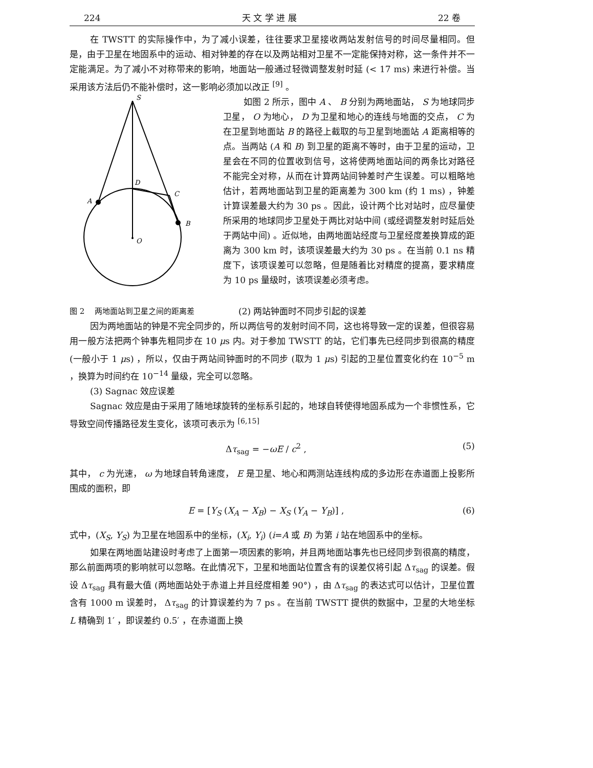224 天 文 学 进 展 22 卷
在 TWSTT 的实际操作中，为了减小误差，往往要求卫星接收两站发射信号的时间尽量相同。但是，由于卫星在地固系中的运动、相对钟差的存在以及两站相对卫星不一定能保持对称，这一条件并不一定能满足。为了减小不对称带来的影响，地面站一般通过轻微调整发射时延 (< 17 ms) 来进行补偿。当采用该方法后仍不能补偿时，这一影响必须加以改正 <sup>[9]</sup> 。
S
D
C
A
B
O
如图 2 所示，图中 A 、 B 分别为两地面站， S 为地球同步卫星， O 为地心， D 为卫星和地心的连线与地面的交点， C 为在卫星到地面站 B 的路径上截取的与卫星到地面站 A 距离相等的点。当两站 (A 和 B) 到卫星的距离不等时，由于卫星的运动，卫星会在不同的位置收到信号，这将使两地面站间的两条比对路径不能完全对称，从而在计算两站间钟差时产生误差。可以粗略地估计，若两地面站到卫星的距离差为 300 km (约 1 ms) ，钟差计算误差最大约为 30 ps 。因此，设计两个比对站时，应尽量使所采用的地球同步卫星处于两比对站中间 (或经调整发射时延后处于两站中间) 。近似地，由两地面站经度与卫星经度差换算成的距离为 300 km 时，该项误差最大约为 30 ps 。在当前 0.1 ns 精度下，该项误差可以忽略，但是随着比对精度的提高，要求精度为 10 ps 量级时，该项误差必须考虑。
图 2　 两地面站到卫星之间的距离差 (2) 两站钟面时不同步引起的误差
因为两地面站的钟是不完全同步的，所以两信号的发射时间不同，这也将导致一定的误差，但很容易用一般方法把两个钟事先粗同步在 10 μs 内。对于参加 TWSTT 的站，它们事先已经同步到很高的精度 (一般小于 1 μs) ，所以，仅由于两站间钟面时的不同步 (取为 1 μs) 引起的卫星位置变化约在 10<sup>−5</sup> m ，换算为时间约在 10<sup>−14</sup> 量级，完全可以忽略。
(3) Sagnac 效应误差
Sagnac 效应是由于采用了随地球旋转的坐标系引起的，地球自转使得地固系成为一个非惯性系，它导致空间传播路径发生变化，该项可表示为 <sup>[6,15]</sup>
Δτ<sub>sag</sub> = −ωE / c<sup>2</sup> , (5)
其中， c 为光速， ω 为地球自转角速度， E 是卫星、地心和两测站连线构成的多边形在赤道面上投影所围成的面积，即
E = [Y<sub>S</sub> (X<sub>A</sub> − X<sub>B</sub>) − X<sub>S</sub> (Y<sub>A</sub> − Y<sub>B</sub>)] , (6)
式中，(X<sub>S</sub>, Y<sub>S</sub>) 为卫星在地固系中的坐标，(X<sub>i</sub>, Y<sub>i</sub>) (i=A 或 B) 为第 i 站在地固系中的坐标。
如果在两地面站建设时考虑了上面第一项因素的影响，并且两地面站事先也已经同步到很高的精度，那么前面两项的影响就可以忽略。在此情况下，卫星和地面站位置含有的误差仅将引起 Δτ<sub>sag</sub> 的误差。假设 Δτ<sub>sag</sub> 具有最大值 (两地面站处于赤道上并且经度相差 90°) ，由 Δτ<sub>sag</sub> 的表达式可以估计，卫星位置含有 1000 m 误差时， Δτ<sub>sag</sub> 的计算误差约为 7 ps 。在当前 TWSTT 提供的数据中，卫星的大地坐标 L 精确到 1′ ，即误差约 0.5′ ，在赤道面上换